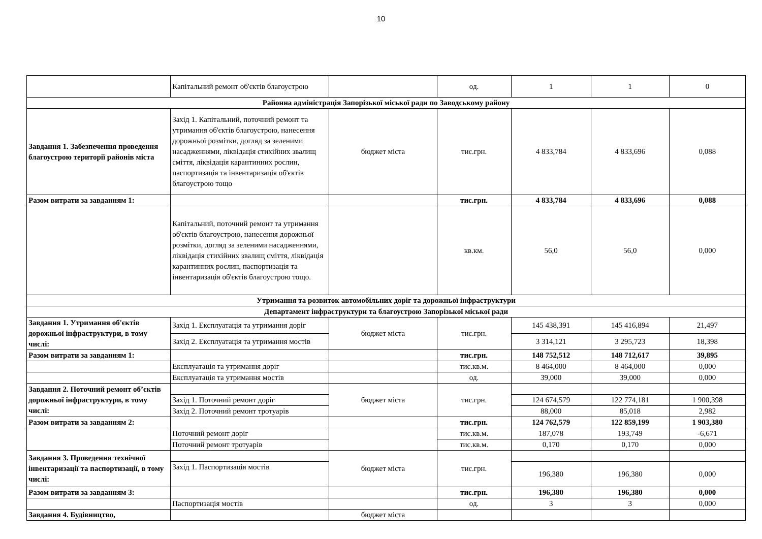10
| | Капітальний ремонт об'єктів благоустрою | | од. | 1 | 1 | 0 |
| Районна адміністрація Запорізької міської ради по Заводському району | | | | | | |
| Завдання 1. Забезпечення проведення благоустрою території районів міста | Захід 1. Капітальний, поточний ремонт та утримання об'єктів благоустрою, нанесення дорожньої розмітки, догляд за зеленими насадженнями, ліквідація стихійних звалищ сміття, ліквідація карантинних рослин, паспортизація та інвентаризація об'єктів благоустрою тощо | бюджет міста | тис.грн. | 4 833,784 | 4 833,696 | 0,088 |
| Разом витрати за завданням 1: | | | тис.грн. | 4 833,784 | 4 833,696 | 0,088 |
| | Капітальний, поточний ремонт та утримання об'єктів благоустрою, нанесення дорожньої розмітки, догляд за зеленими насадженнями, ліквідація стихійних звалищ сміття, ліквідація карантинних рослин, паспортизація та інвентаризація об'єктів благоустрою тощо. | | кв.км. | 56,0 | 56,0 | 0,000 |
| Утримання та розвиток автомобільних доріг та дорожньої інфраструктури | | | | | | |
| Департамент інфраструктури та благоустрою Запорізької міської ради | | | | | | |
| Завдання 1. Утримання об'єктів дорожньої інфраструктури, в тому числі: | Захід 1. Експлуатація та утримання доріг | бюджет міста | тис.грн. | 145 438,391 | 145 416,894 | 21,497 |
| | Захід 2. Експлуатація та утримання мостів | | | 3 314,121 | 3 295,723 | 18,398 |
| Разом витрати за завданням 1: | | | тис.грн. | 148 752,512 | 148 712,617 | 39,895 |
| | Експлуатація та утримання доріг | | тис.кв.м. | 8 464,000 | 8 464,000 | 0,000 |
| | Експлуатація та утримання мостів | | од. | 39,000 | 39,000 | 0,000 |
| Завдання 2. Поточний ремонт об’єктів дорожньої інфраструктури, в тому числі: | | бюджет міста | тис.грн. | | | |
| | Захід 1. Поточний ремонт доріг | | | 124 674,579 | 122 774,181 | 1 900,398 |
| | Захід 2. Поточний ремонт тротуарів | | | 88,000 | 85,018 | 2,982 |
| Разом витрати за завданням 2: | | | тис.грн. | 124 762,579 | 122 859,199 | 1 903,380 |
| | Поточний ремонт доріг | | тис.кв.м. | 187,078 | 193,749 | -6,671 |
| | Поточний ремонт тротуарів | | тис.кв.м. | 0,170 | 0,170 | 0,000 |
| Завдання 3. Проведення технічної інвентаризації та паспортизації, в тому числі: | | бюджет міста | тис.грн. | | | |
| | Захід 1. Паспортизація мостів | | | 196,380 | 196,380 | 0,000 |
| Разом витрати за завданням 3: | | | тис.грн. | 196,380 | 196,380 | 0,000 |
| | Паспортизація мостів | | од. | 3 | 3 | 0,000 |
| Завдання 4. Будівництво, | | бюджет міста | | | | |